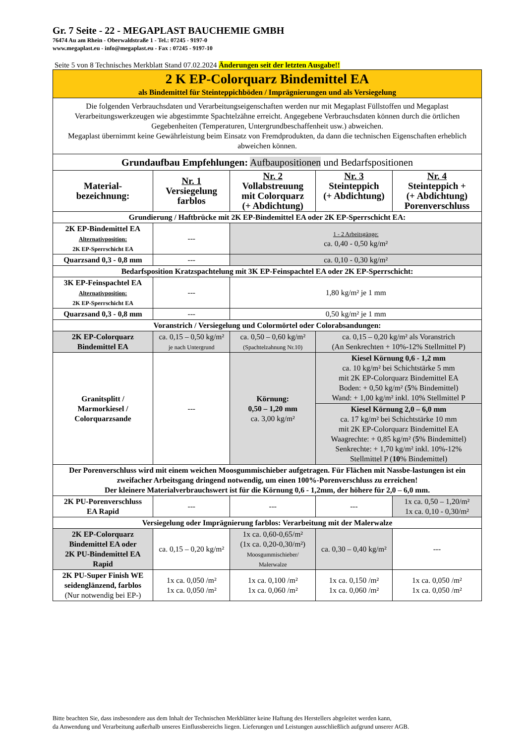Gr. 7 Seite - 22 - MEGAPLAST BAUCHEMIE GMBH
76474 Au am Rhein - Oberwaldstraße 1 - Tel.: 07245 - 9197-0
www.megaplast.eu - info@megaplast.eu - Fax : 07245 - 9197-10
Seite 5 von 8 Technisches Merkblatt Stand 07.02.2024 Änderungen seit der letzten Ausgabe!!
| 2 K EP-Colorquarz Bindemittel EA als Bindemittel für Steinteppichböden / Imprägnierungen und als Versiegelung | | | | |
| Die folgenden Verbrauchsdaten und Verarbeitungseigenschaften werden nur mit Megaplast Füllstoffen und Megaplast Verarbeitungswerkzeugen wie abgestimmte Spachtelzähne erreicht. Angegebene Verbrauchsdaten können durch die örtlichen Gegebenheiten (Temperaturen, Untergrundbeschaffenheit usw.) abweichen. Megaplast übernimmt keine Gewährleistung beim Einsatz von Fremdprodukten, da dann die technischen Eigenschaften erheblich abweichen können. | | | | |
| Grundaufbau Empfehlungen: Aufbaupositionen und Bedarfspositionen | | | | |
| Material- bezeichnung: | Nr. 1 Versiegelung farblos | Nr. 2 Vollabstreuung mit Colorquarz (+ Abdichtung) | Nr. 3 Steinteppich (+ Abdichtung) | Nr. 4 Steinteppich + (+ Abdichtung) Porenverschluss |
| Grundierung / Haftbrücke mit 2K EP-Bindemittel EA oder 2K EP-Sperrschicht EA: | | | | |
| 2K EP-Bindemittel EA Alternativposition: 2K EP-Sperrschicht EA | --- | 1 - 2 Arbeitsgänge: ca. 0,40 - 0,50 kg/m² | | |
| Quarzsand 0,3 - 0,8 mm | --- | ca. 0,10 - 0,30 kg/m² | | |
| Bedarfsposition Kratzspachtelung mit 3K EP-Feinspachtel EA oder 2K EP-Sperrschicht: | | | | |
| 3K EP-Feinspachtel EA Alternativposition: 2K EP-Sperrschicht EA | --- | 1,80 kg/m² je 1 mm | | |
| Quarzsand 0,3 - 0,8 mm | --- | 0,50 kg/m² je 1 mm | | |
| Voranstrich / Versiegelung und Colormörtel oder Colorabsandungen: | | | | |
| 2K EP-Colorquarz Bindemittel EA | ca. 0,15 – 0,50 kg/m² je nach Untergrund | ca. 0,50 – 0,60 kg/m² (Spachtelzahnung Nr.10) | ca. 0,15 – 0,20 kg/m² als Voranstrich (An Senkrechten + 10%-12% Stellmittel P) | |
| Granitsplitt / Marmorkiesel / Colorquarzsande | --- | Körnung: 0,50 – 1,20 mm ca. 3,00 kg/m² | Kiesel Körnung 0,6 - 1,2 mm ca. 10 kg/m² bei Schichtstärke 5 mm mit 2K EP-Colorquarz Bindemittel EA Boden: + 0,50 kg/m² ( 5 % Bindemittel) Wand: + 1,00 kg/m² inkl. 10% Stellmittel P | |
| | | | Kiesel Körnung 2,0 – 6,0 mm ca. 17 kg/m² bei Schichtstärke 10 mm mit 2K EP-Colorquarz Bindemittel EA Waagrechte: + 0,85 kg/m² ( 5 % Bindemittel) Senkrechte: + 1,70 kg/m² inkl. 10%-12% Stellmittel P ( 10 % Bindemittel) | |
| Der Porenverschluss wird mit einem weichen Moosgummischieber aufgetragen. Für Flächen mit Nassbe-lastungen ist ein zweifacher Arbeitsgang dringend notwendig, um einen 100%-Porenverschluss zu erreichen! Der kleinere Materialverbrauchswert ist für die Körnung 0,6 - 1,2mm, der höhere für 2,0 – 6,0 mm. | | | | |
| 2K PU-Porenverschluss EA Rapid | --- | --- | --- | 1x ca. 0,50 – 1,20/m² 1x ca. 0,10 - 0,30/m² |
| Versiegelung oder Imprägnierung farblos: Verarbeitung mit der Malerwalze | | | | |
| 2K EP-Colorquarz Bindemittel EA oder 2K PU-Bindemittel EA Rapid | ca. 0,15 – 0,20 kg/m² | 1x ca. 0,60-0,65/m² (1x ca. 0,20-0,30/m²) Moosgummischieber/ Malerwalze | ca. 0,30 – 0,40 kg/m² | --- |
| 2K PU-Super Finish WE seidenglänzend, farblos (Nur notwendig bei EP-) | 1x ca. 0,050 /m² 1x ca. 0,050 /m² | 1x ca. 0,100 /m² 1x ca. 0,060 /m² | 1x ca. 0,150 /m² 1x ca. 0,060 /m² | 1x ca. 0,050 /m² 1x ca. 0,050 /m² |
Bitte beachten Sie, dass insbesondere aus dem Inhalt der Technischen Merkblätter keine Haftung des Herstellers abgeleitet werden kann,
da Anwendung und Verarbeitung außerhalb unseres Einflussbereichs liegen. Lieferungen und Leistungen ausschließlich aufgrund unserer AGB.